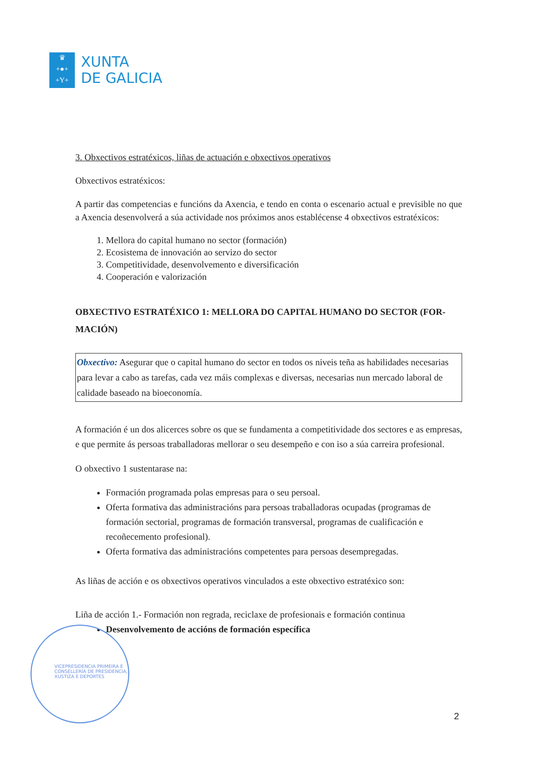♛
+●+
+Y+
XUNTA
DE GALICIA
3. Obxectivos estratéxicos, liñas de actuación e obxectivos operativos
Obxectivos estratéxicos:
A partir das competencias e funcións da Axencia, e tendo en conta o escenario actual e previsible no que a Axencia desenvolverá a súa actividade nos próximos anos establécense 4 obxectivos estratéxicos:
1. Mellora do capital humano no sector (formación)
2. Ecosistema de innovación ao servizo do sector
3. Competitividade, desenvolvemento e diversificación
4. Cooperación e valorización
OBXECTIVO ESTRATÉXICO 1: MELLORA DO CAPITAL HUMANO DO SECTOR (FOR-MACIÓN)
Obxectivo: Asegurar que o capital humano do sector en todos os niveis teña as habilidades necesarias para levar a cabo as tarefas, cada vez máis complexas e diversas, necesarias nun mercado laboral de calidade baseado na bioeconomía.
A formación é un dos alicerces sobre os que se fundamenta a competitividade dos sectores e as empresas, e que permite ás persoas traballadoras mellorar o seu desempeño e con iso a súa carreira profesional.
O obxectivo 1 sustentarase na:
Formación programada polas empresas para o seu persoal.
Oferta formativa das administracións para persoas traballadoras ocupadas (programas de formación sectorial, programas de formación transversal, programas de cualificación e recoñecemento profesional).
Oferta formativa das administracións competentes para persoas desempregadas.
As liñas de acción e os obxectivos operativos vinculados a este obxectivo estratéxico son:
Liña de acción 1.- Formación non regrada, reciclaxe de profesionais e formación continua
Desenvolvemento de accións de formación específica
VICEPRESIDENCIA PRIMEIRA E
CONSELLERÍA DE PRESIDENCIA,
XUSTIZA E DEPORTES
2